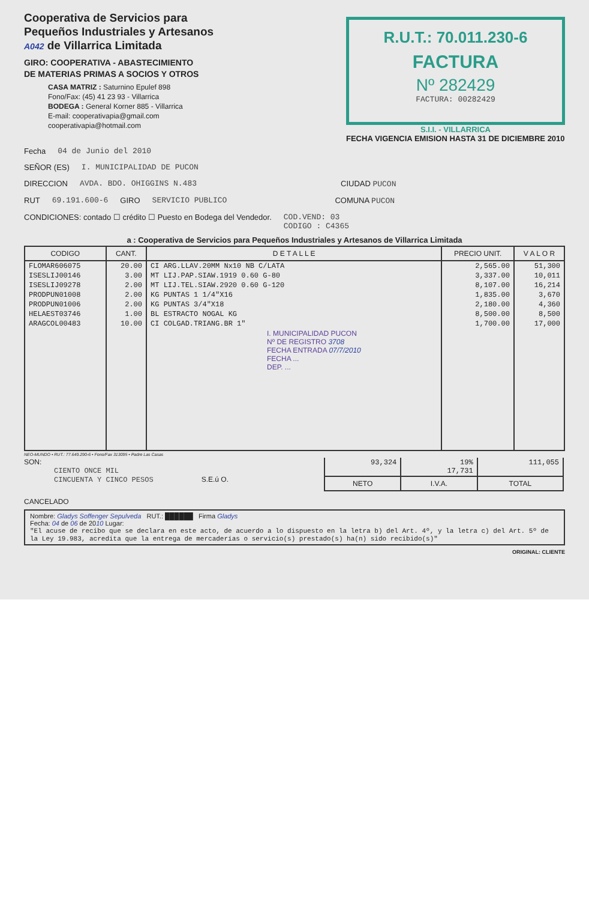Cooperativa de Servicios para
Pequeños Industriales y Artesanos
A042 de Villarrica Limitada
GIRO: COOPERATIVA - ABASTECIMIENTO
DE MATERIAS PRIMAS A SOCIOS Y OTROS
CASA MATRIZ : Saturnino Epulef 898
Fono/Fax: (45) 41 23 93 - Villarrica
BODEGA : General Korner 885 - Villarrica
E-mail: cooperativapia@gmail.com
cooperativapia@hotmail.com
R.U.T.: 70.011.230-6
FACTURA
Nº 282429
FACTURA: 00282429
S.I.I. - VILLARRICA
FECHA VIGENCIA EMISION HASTA 31 DE DICIEMBRE 2010
Fecha 04 de Junio del 2010
SEÑOR (ES) I. MUNICIPALIDAD DE PUCON
DIRECCION AVDA. BDO. OHIGGINS N.483 CIUDAD PUCON
RUT 69.191.600-6 GIRO SERVICIO PUBLICO COMUNA PUCON
CONDICIONES: contado ☐ crédito ☐ Puesto en Bodega del Vendedor. COD.VEND: 03
CODIGO : C4365
a : Cooperativa de Servicios para Pequeños Industriales y Artesanos de Villarrica Limitada
| CODIGO | CANT. | D E T A L L E | PRECIO UNIT. | V A L O R |
| --- | --- | --- | --- | --- |
| FLOMAR606075 | 20.00 | CI ARG.LLAV.20MM Nx10 NB C/LATA | 2,565.00 | 51,300 |
| ISESLIJ00146 | 3.00 | MT LIJ.PAP.SIAW.1919 0.60 G-80 | 3,337.00 | 10,011 |
| ISESLIJ09278 | 2.00 | MT LIJ.TEL.SIAW.2920 0.60 G-120 | 8,107.00 | 16,214 |
| PRODPUN01008 | 2.00 | KG PUNTAS 1 1/4"X16 | 1,835.00 | 3,670 |
| PRODPUN01006 | 2.00 | KG PUNTAS 3/4"X18 | 2,180.00 | 4,360 |
| HELAEST03746 | 1.00 | BL ESTRACTO NOGAL KG | 8,500.00 | 8,500 |
| ARAGCOL00483 | 10.00 | CI COLGAD.TRIANG.BR 1" | 1,700.00 | 17,000 |
| | | I. MUNICIPALIDAD PUCON Nº DE REGISTRO 3708 FECHA ENTRADA 07/7/2010 FECHA ... DEP. ... | | |
NEO-MUNDO • RUT.: 77.649.290-6 • Fono/Fax 313095 • Padre Las Casas
SON:
CIENTO ONCE MIL
CINCUENTA Y CINCO PESOS S.E.ú O.
| 93,324 | 19% 17,731 | 111,055 |
| NETO | I.V.A. | TOTAL |
CANCELADO
Nombre: Gladys Soffenger Sepulveda RUT.: ██████ Firma Gladys
Fecha: 04 de 06 de 2010 Lugar:
"El acuse de recibo que se declara en este acto, de acuerdo a lo dispuesto en la letra b) del Art. 4º, y la letra c) del Art. 5º de la Ley 19.983, acredita que la entrega de mercaderías o servicio(s) prestado(s) ha(n) sido recibido(s)"
ORIGINAL: CLIENTE